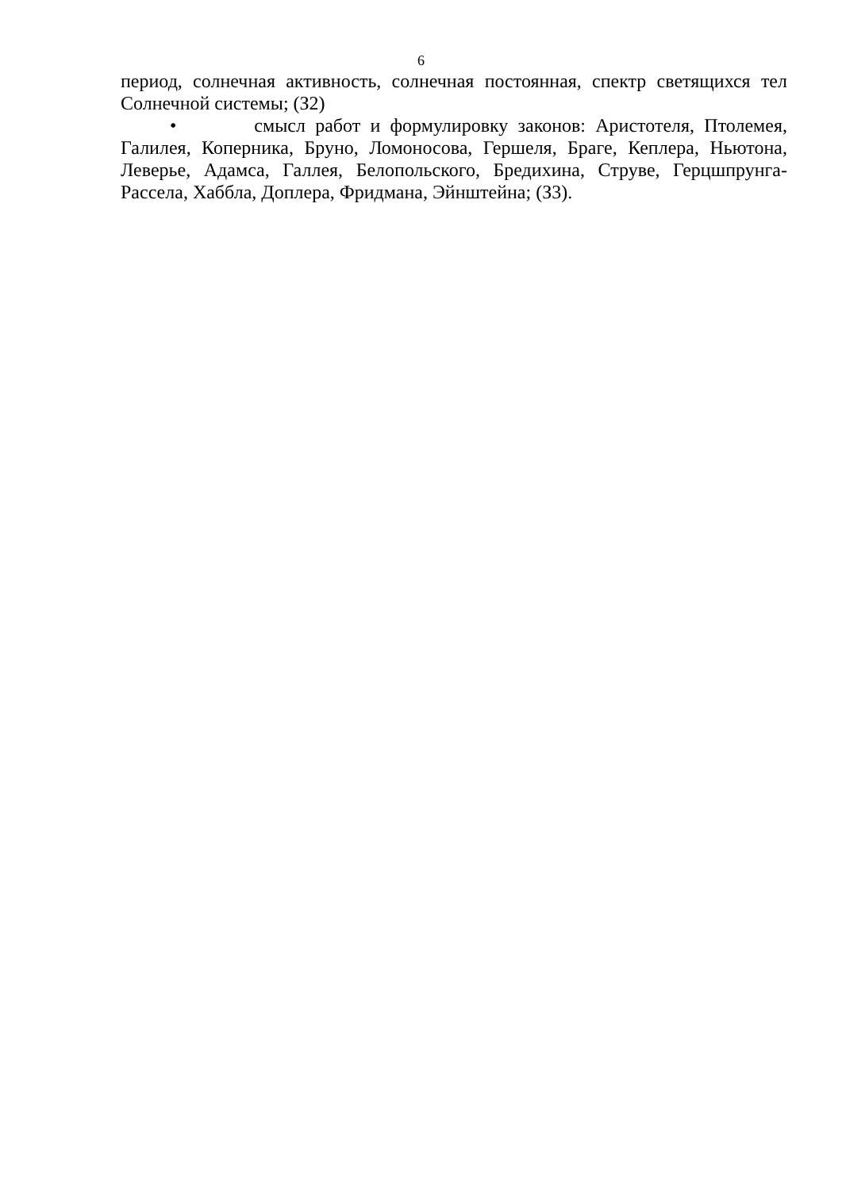6
период, солнечная активность, солнечная постоянная, спектр светящихся тел Солнечной системы; (З2)
• смысл работ и формулировку законов: Аристотеля, Птолемея, Галилея, Коперника, Бруно, Ломоносова, Гершеля, Браге, Кеплера, Ньютона, Леверье, Адамса, Галлея, Белопольского, Бредихина, Струве, Герцшпрунга-Рассела, Хаббла, Доплера, Фридмана, Эйнштейна; (З3).